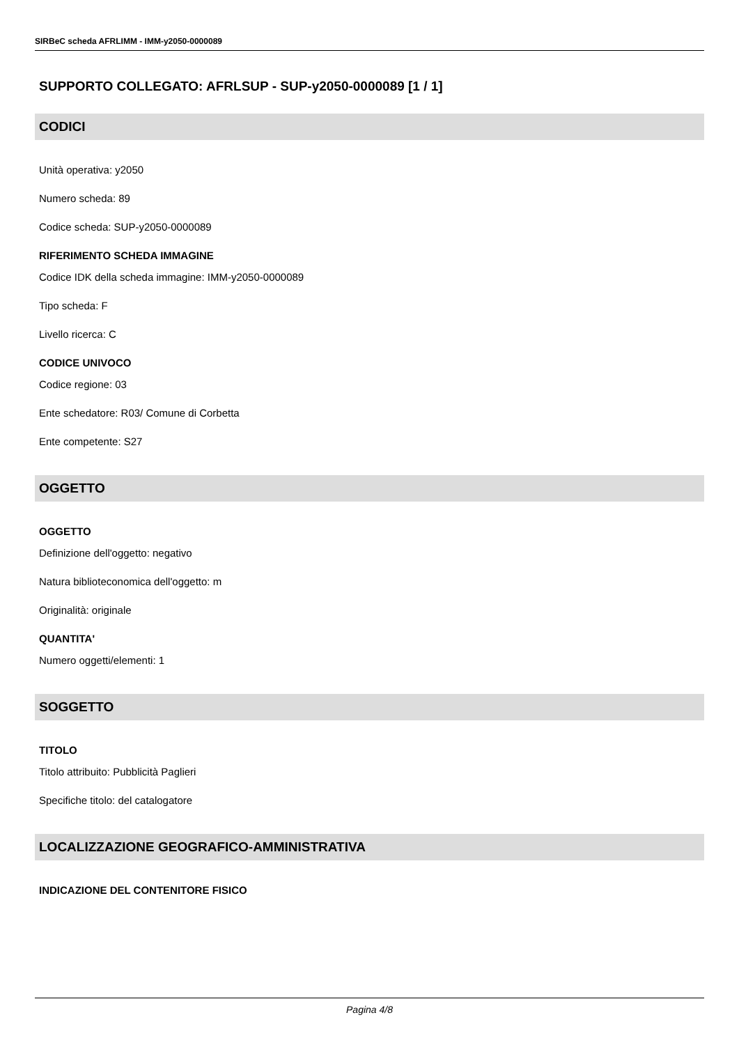SIRBeC scheda AFRLIMM - IMM-y2050-0000089
SUPPORTO COLLEGATO: AFRLSUP - SUP-y2050-0000089 [1 / 1]
CODICI
Unità operativa: y2050
Numero scheda: 89
Codice scheda: SUP-y2050-0000089
RIFERIMENTO SCHEDA IMMAGINE
Codice IDK della scheda immagine: IMM-y2050-0000089
Tipo scheda: F
Livello ricerca: C
CODICE UNIVOCO
Codice regione: 03
Ente schedatore: R03/ Comune di Corbetta
Ente competente: S27
OGGETTO
OGGETTO
Definizione dell'oggetto: negativo
Natura biblioteconomica dell'oggetto: m
Originalità: originale
QUANTITA'
Numero oggetti/elementi: 1
SOGGETTO
TITOLO
Titolo attribuito: Pubblicità Paglieri
Specifiche titolo: del catalogatore
LOCALIZZAZIONE GEOGRAFICO-AMMINISTRATIVA
INDICAZIONE DEL CONTENITORE FISICO
Pagina 4/8